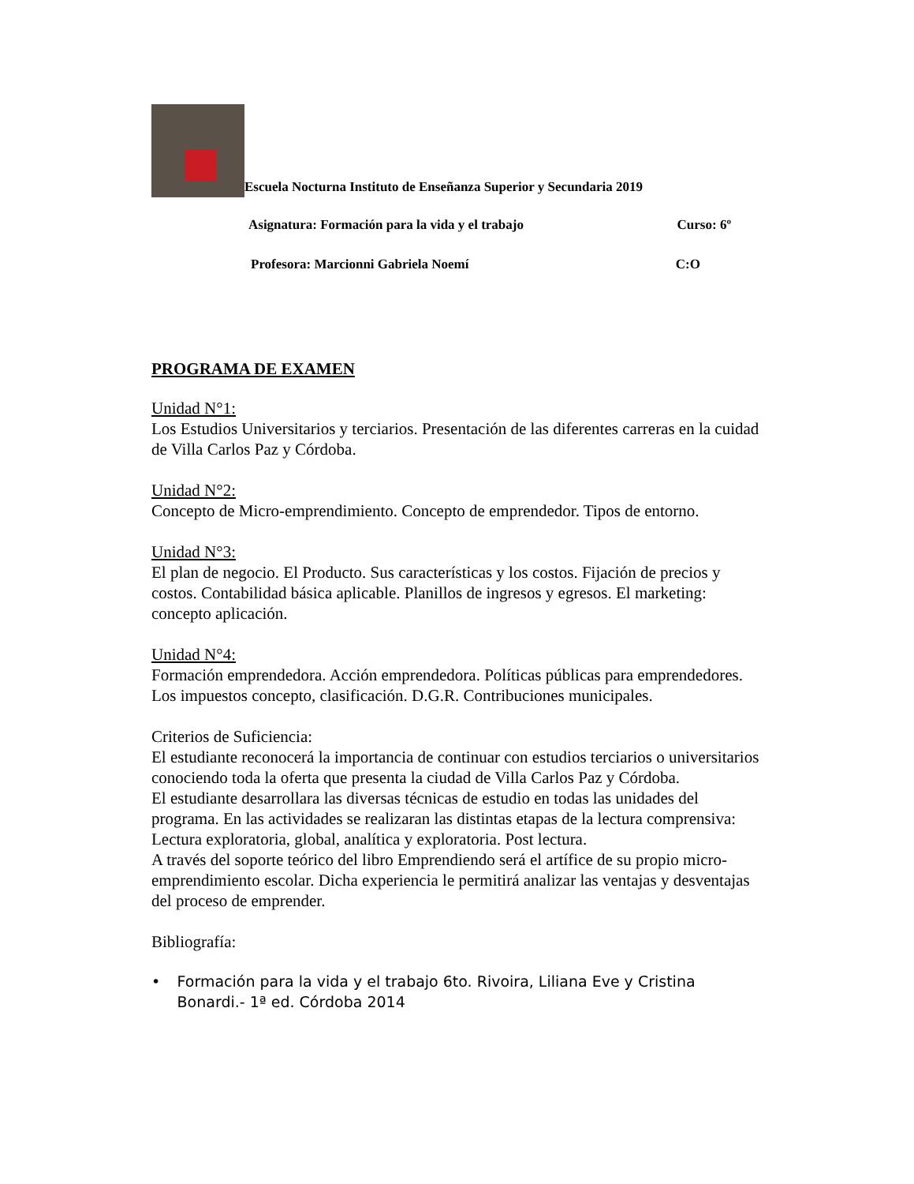Escuela Nocturna Instituto de Enseñanza Superior y Secundaria 2019
Asignatura: Formación para la vida y el trabajo Curso: 6º
Profesora: Marcionni Gabriela Noemí C:O
PROGRAMA DE EXAMEN
Unidad N°1:
Los Estudios Universitarios y terciarios. Presentación de las diferentes carreras en la cuidad de Villa Carlos Paz y Córdoba.
Unidad N°2:
Concepto de Micro-emprendimiento. Concepto de emprendedor. Tipos de entorno.
Unidad N°3:
El plan de negocio. El Producto. Sus características y los costos. Fijación de precios y costos. Contabilidad básica aplicable. Planillos de ingresos y egresos. El marketing: concepto aplicación.
Unidad N°4:
Formación emprendedora. Acción emprendedora. Políticas públicas para emprendedores. Los impuestos concepto, clasificación. D.G.R. Contribuciones municipales.
Criterios de Suficiencia:
El estudiante reconocerá la importancia de continuar con estudios terciarios o universitarios conociendo toda la oferta que presenta la ciudad de Villa Carlos Paz y Córdoba.
El estudiante desarrollara las diversas técnicas de estudio en todas las unidades del programa. En las actividades se realizaran las distintas etapas de la lectura comprensiva: Lectura exploratoria, global, analítica y exploratoria. Post lectura.
A través del soporte teórico del libro Emprendiendo será el artífice de su propio micro-emprendimiento escolar. Dicha experiencia le permitirá analizar las ventajas y desventajas del proceso de emprender.
Bibliografía:
• Formación para la vida y el trabajo 6to. Rivoira, Liliana Eve y Cristina Bonardi.- 1ª ed. Córdoba 2014